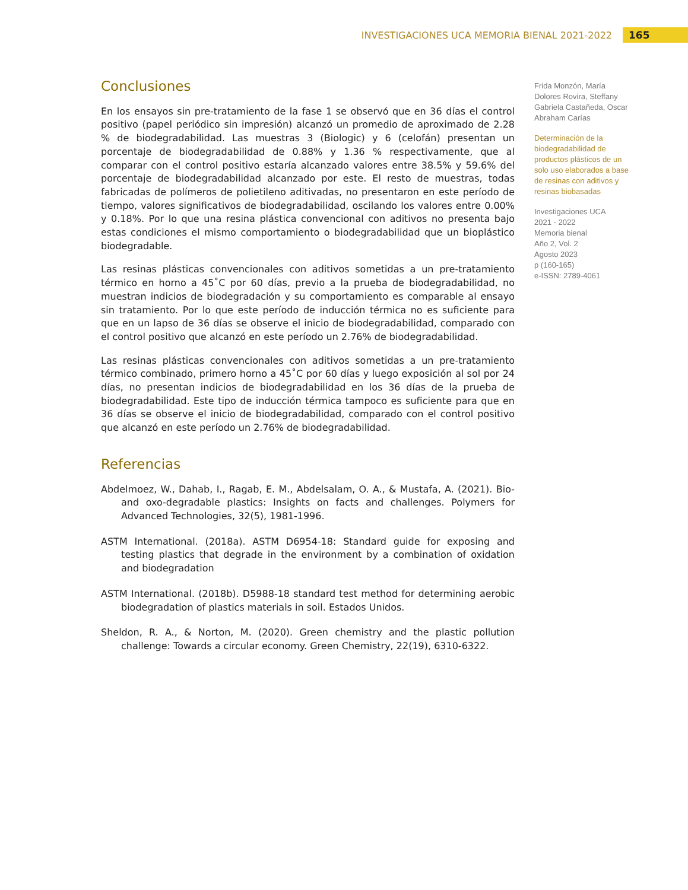INVESTIGACIONES UCA MEMORIA BIENAL 2021-2022 165
Conclusiones
En los ensayos sin pre-tratamiento de la fase 1 se observó que en 36 días el control positivo (papel periódico sin impresión) alcanzó un promedio de aproximado de 2.28 % de biodegradabilidad. Las muestras 3 (Biologic) y 6 (celofán) presentan un porcentaje de biodegradabilidad de 0.88% y 1.36 % respectivamente, que al comparar con el control positivo estaría alcanzado valores entre 38.5% y 59.6% del porcentaje de biodegradabilidad alcanzado por este. El resto de muestras, todas fabricadas de polímeros de polietileno aditivadas, no presentaron en este período de tiempo, valores significativos de biodegradabilidad, oscilando los valores entre 0.00% y 0.18%. Por lo que una resina plástica convencional con aditivos no presenta bajo estas condiciones el mismo comportamiento o biodegradabilidad que un bioplástico biodegradable.
Las resinas plásticas convencionales con aditivos sometidas a un pre-tratamiento térmico en horno a 45˚C por 60 días, previo a la prueba de biodegradabilidad, no muestran indicios de biodegradación y su comportamiento es comparable al ensayo sin tratamiento. Por lo que este período de inducción térmica no es suficiente para que en un lapso de 36 días se observe el inicio de biodegradabilidad, comparado con el control positivo que alcanzó en este período un 2.76% de biodegradabilidad.
Las resinas plásticas convencionales con aditivos sometidas a un pre-tratamiento térmico combinado, primero horno a 45˚C por 60 días y luego exposición al sol por 24 días, no presentan indicios de biodegradabilidad en los 36 días de la prueba de biodegradabilidad. Este tipo de inducción térmica tampoco es suficiente para que en 36 días se observe el inicio de biodegradabilidad, comparado con el control positivo que alcanzó en este período un 2.76% de biodegradabilidad.
Referencias
Abdelmoez, W., Dahab, I., Ragab, E. M., Abdelsalam, O. A., & Mustafa, A. (2021). Bio- and oxo-degradable plastics: Insights on facts and challenges. Polymers for Advanced Technologies, 32(5), 1981-1996.
ASTM International. (2018a). ASTM D6954-18: Standard guide for exposing and testing plastics that degrade in the environment by a combination of oxidation and biodegradation
ASTM International. (2018b). D5988-18 standard test method for determining aerobic biodegradation of plastics materials in soil. Estados Unidos.
Sheldon, R. A., & Norton, M. (2020). Green chemistry and the plastic pollution challenge: Towards a circular economy. Green Chemistry, 22(19), 6310-6322.
Frida Monzón, María Dolores Rovira, Steffany Gabriela Castañeda, Oscar Abraham Carías
Determinación de la biodegradabilidad de productos plásticos de un solo uso elaborados a base de resinas con aditivos y resinas biobasadas
Investigaciones UCA
2021 - 2022
Memoria bienal
Año 2, Vol. 2
Agosto 2023
p (160-165)
e-ISSN: 2789-4061